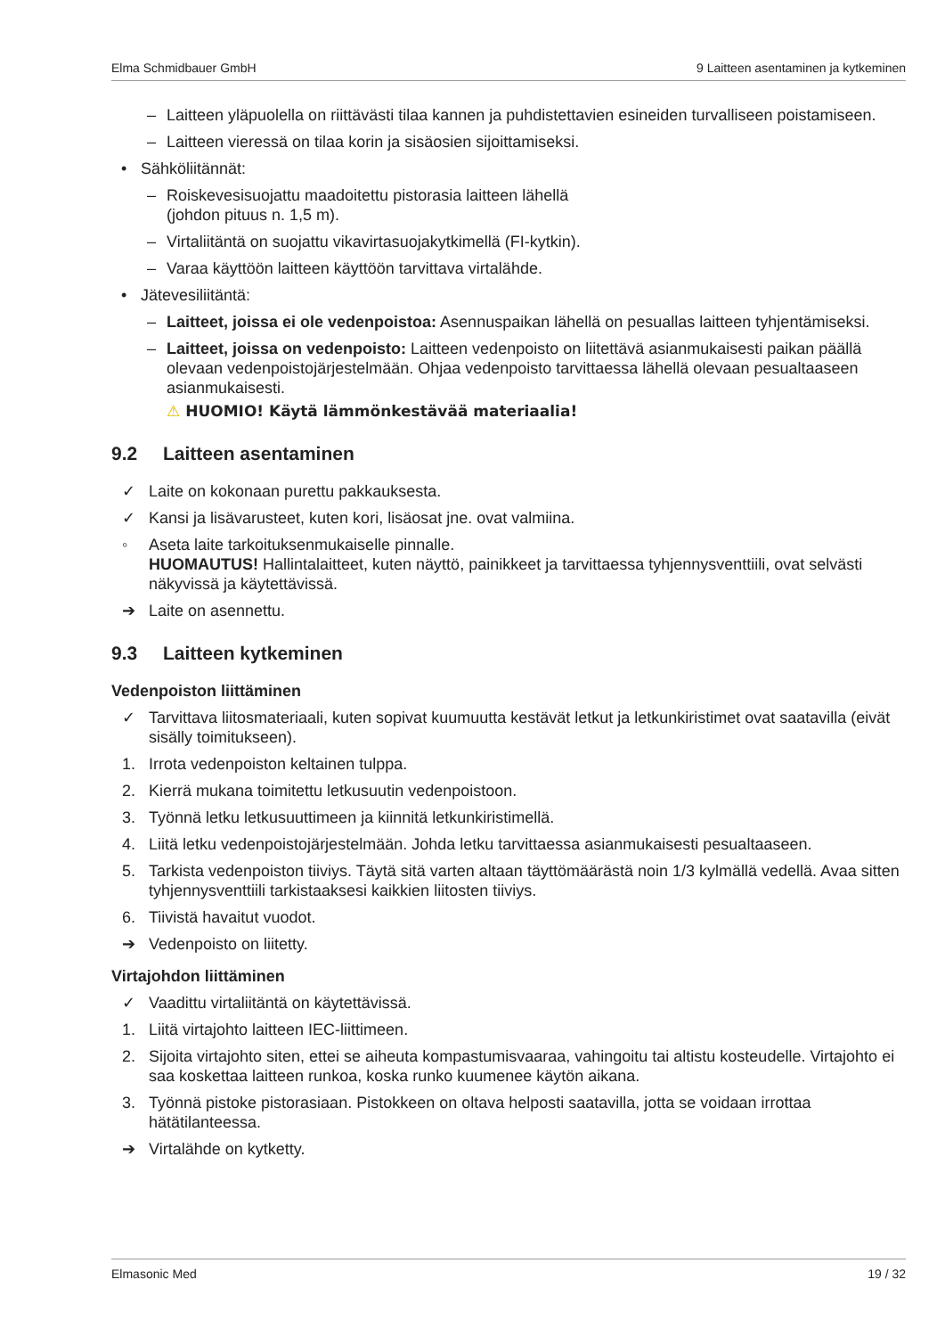Elma Schmidbauer GmbH 9 Laitteen asentaminen ja kytkeminen
– Laitteen yläpuolella on riittävästi tilaa kannen ja puhdistettavien esineiden turvalliseen poistamiseen.
– Laitteen vieressä on tilaa korin ja sisäosien sijoittamiseksi.
• Sähköliitännät:
– Roiskevesisuojattu maadoitettu pistorasia laitteen lähellä
(johdon pituus n. 1,5 m).
– Virtaliitäntä on suojattu vikavirtasuojakytkimellä (FI-kytkin).
– Varaa käyttöön laitteen käyttöön tarvittava virtalähde.
• Jätevesiliitäntä:
– Laitteet, joissa ei ole vedenpoistoa: Asennuspaikan lähellä on pesuallas laitteen tyhjentämiseksi.
– Laitteet, joissa on vedenpoisto: Laitteen vedenpoisto on liitettävä asianmukaisesti paikan päällä olevaan vedenpoistojärjestelmään. Ohjaa vedenpoisto tarvittaessa lähellä olevaan pesualtaaseen asianmukaisesti.
⚠ HUOMIO! Käytä lämmönkestävää materiaalia!
9.2 Laitteen asentaminen
✓ Laite on kokonaan purettu pakkauksesta.
✓ Kansi ja lisävarusteet, kuten kori, lisäosat jne. ovat valmiina.
◦ Aseta laite tarkoituksenmukaiselle pinnalle.
HUOMAUTUS! Hallintalaitteet, kuten näyttö, painikkeet ja tarvittaessa tyhjennysventtiili, ovat selvästi näkyvissä ja käytettävissä.
➔ Laite on asennettu.
9.3 Laitteen kytkeminen
Vedenpoiston liittäminen
✓ Tarvittava liitosmateriaali, kuten sopivat kuumuutta kestävät letkut ja letkunkiristimet ovat saatavilla (eivät sisälly toimitukseen).
1. Irrota vedenpoiston keltainen tulppa.
2. Kierrä mukana toimitettu letkusuutin vedenpoistoon.
3. Työnnä letku letkusuuttimeen ja kiinnitä letkunkiristimellä.
4. Liitä letku vedenpoistojärjestelmään. Johda letku tarvittaessa asianmukaisesti pesualtaaseen.
5. Tarkista vedenpoiston tiiviys. Täytä sitä varten altaan täyttömäärästä noin 1/3 kylmällä vedellä. Avaa sitten tyhjennysventtiili tarkistaaksesi kaikkien liitosten tiiviys.
6. Tiivistä havaitut vuodot.
➔ Vedenpoisto on liitetty.
Virtajohdon liittäminen
✓ Vaadittu virtaliitäntä on käytettävissä.
1. Liitä virtajohto laitteen IEC-liittimeen.
2. Sijoita virtajohto siten, ettei se aiheuta kompastumisvaaraa, vahingoitu tai altistu kosteudelle. Virtajohto ei saa koskettaa laitteen runkoa, koska runko kuumenee käytön aikana.
3. Työnnä pistoke pistorasiaan. Pistokkeen on oltava helposti saatavilla, jotta se voidaan irrottaa hätätilanteessa.
➔ Virtalähde on kytketty.
Elmasonic Med 19 / 32